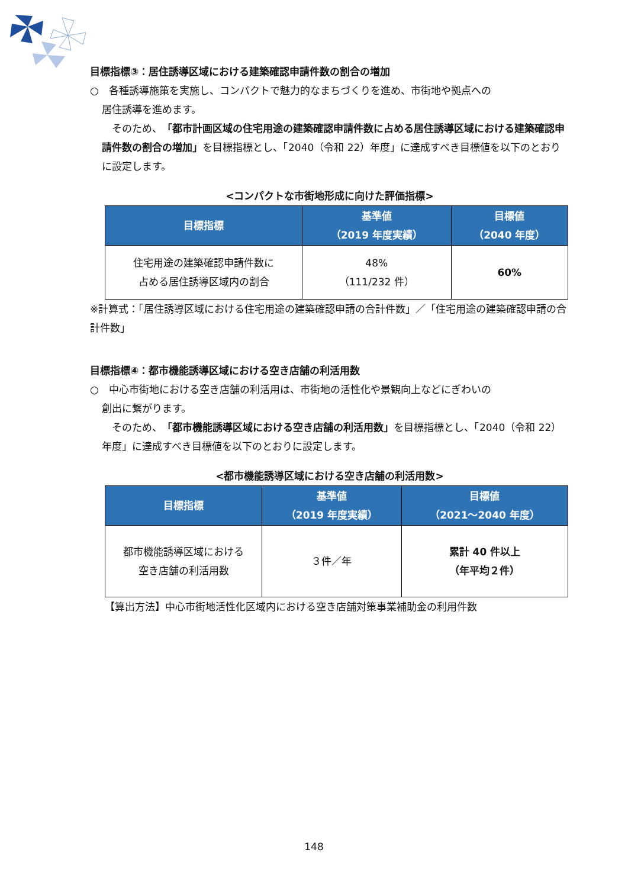目標指標③：居住誘導区域における建築確認申請件数の割合の増加
○　各種誘導施策を実施し、コンパクトで魅力的なまちづくりを進め、市街地や拠点への
居住誘導を進めます。
　そのため、「都市計画区域の住宅用途の建築確認申請件数に占める居住誘導区域における建築確認申請件数の割合の増加」を目標指標とし、「2040（令和 22）年度」に達成すべき目標値を以下のとおりに設定します。
<コンパクトな市街地形成に向けた評価指標>
| 目標指標 | 基準値 （2019 年度実績） | 目標値 （2040 年度） |
| --- | --- | --- |
| 住宅用途の建築確認申請件数に 占める居住誘導区域内の割合 | 48% （111/232 件） | 60% |
※計算式：「居住誘導区域における住宅用途の建築確認申請の合計件数」／「住宅用途の建築確認申請の合計件数」
目標指標④：都市機能誘導区域における空き店舗の利活用数
○　中心市街地における空き店舗の利活用は、市街地の活性化や景観向上などにぎわいの
創出に繋がります。
　そのため、「都市機能誘導区域における空き店舗の利活用数」を目標指標とし、「2040（令和 22）年度」に達成すべき目標値を以下のとおりに設定します。
<都市機能誘導区域における空き店舗の利活用数>
| 目標指標 | 基準値 （2019 年度実績） | 目標値 （2021～2040 年度） |
| --- | --- | --- |
| 都市機能誘導区域における 空き店舗の利活用数 | ３件／年 | 累計 40 件以上 （年平均２件） |
【算出方法】中心市街地活性化区域内における空き店舗対策事業補助金の利用件数
148